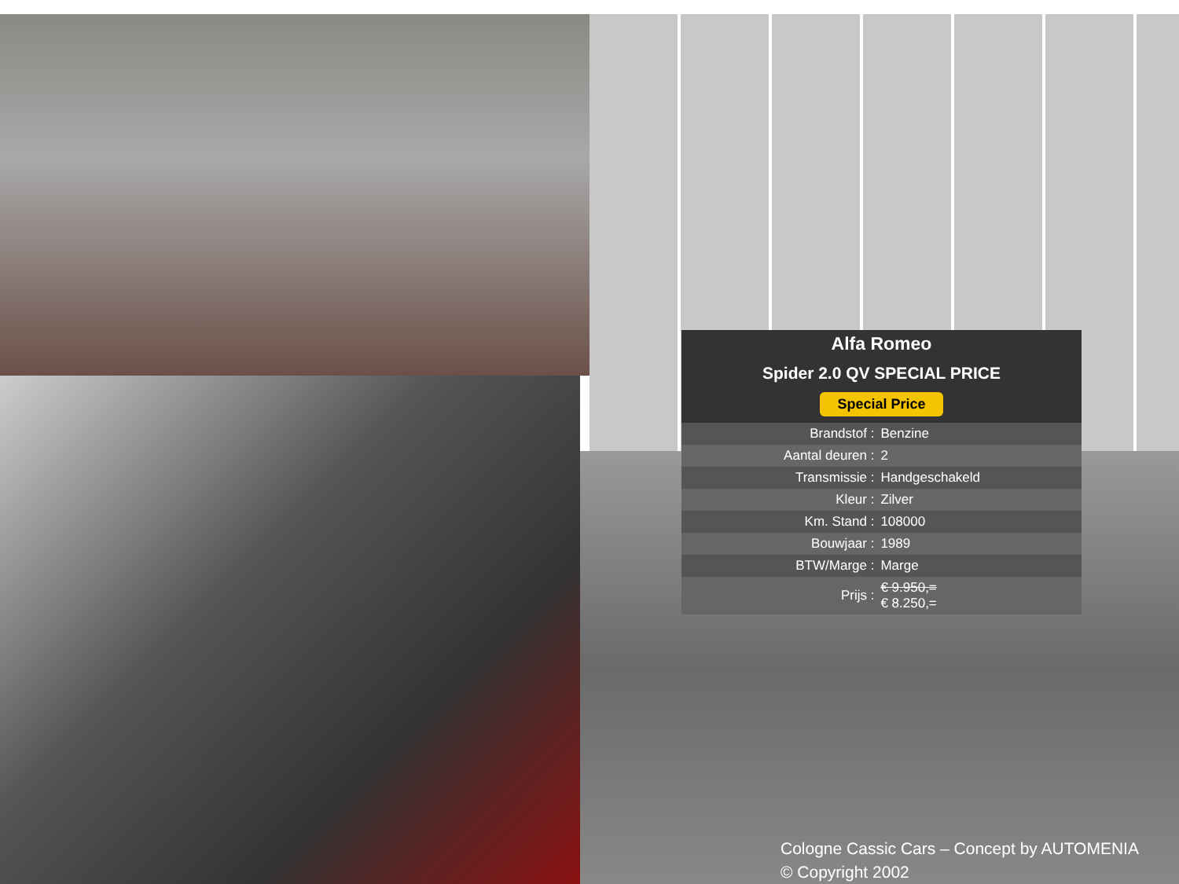Alfa Romeo
Spider 2.0 QV SPECIAL PRICE
Special Price
| Brandstof : | Benzine |
| Aantal deuren : | 2 |
| Transmissie : | Handgeschakeld |
| Kleur : | Zilver |
| Km. Stand : | 108000 |
| Bouwjaar : | 1989 |
| BTW/Marge : | Marge |
| Prijs : | € 9.950,= € 8.250,= |
Cologne Cassic Cars – Concept by AUTOMENIA
© Copyright 2002